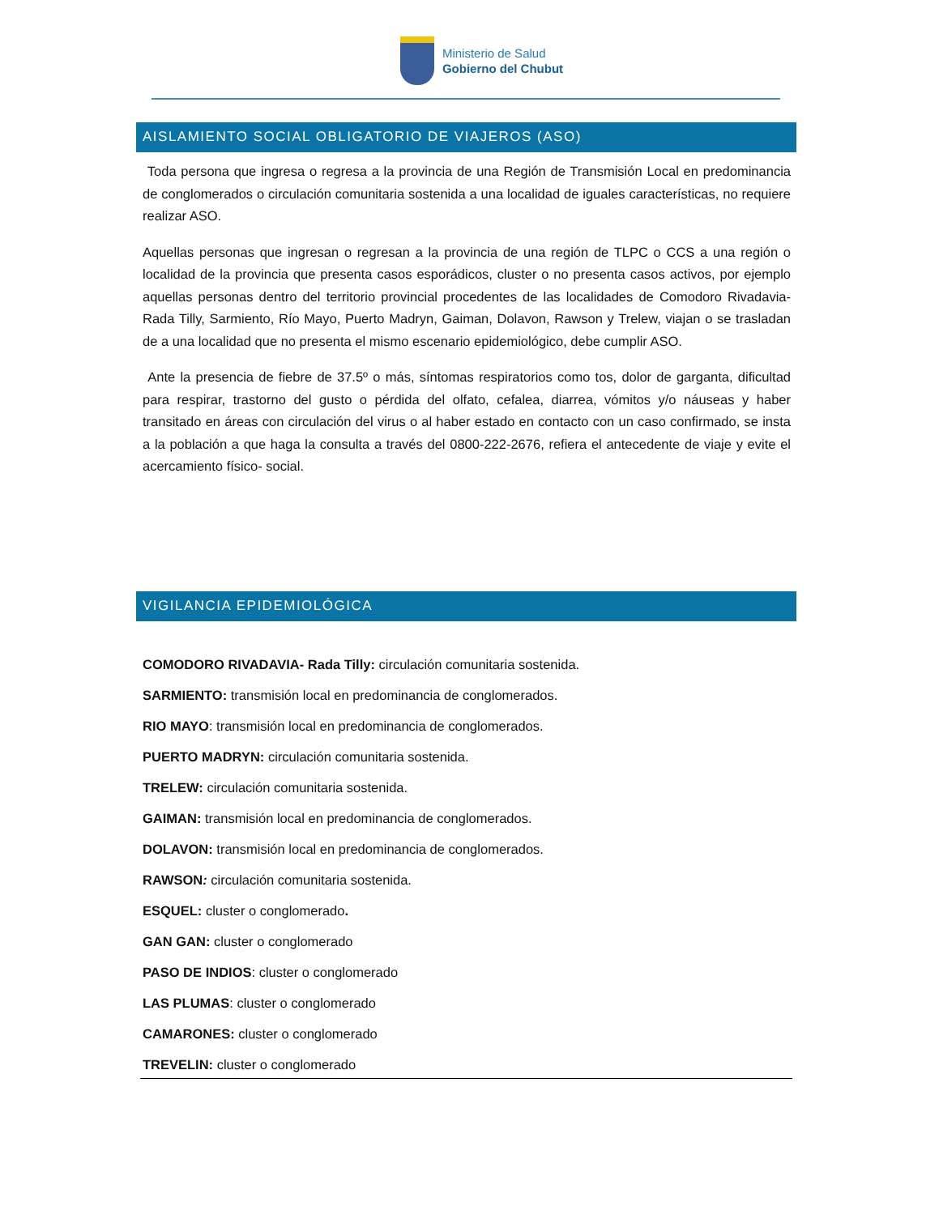Ministerio de Salud
Gobierno del Chubut
AISLAMIENTO SOCIAL OBLIGATORIO DE VIAJEROS (ASO)
Toda persona que ingresa o regresa a la provincia de una Región de Transmisión Local en predominancia de conglomerados o circulación comunitaria sostenida a una localidad de iguales características, no requiere realizar ASO.
Aquellas personas que ingresan o regresan a la provincia de una región de TLPC o CCS a una región o localidad de la provincia que presenta casos esporádicos, cluster o no presenta casos activos, por ejemplo aquellas personas dentro del territorio provincial procedentes de las localidades de Comodoro Rivadavia-Rada Tilly, Sarmiento, Río Mayo, Puerto Madryn, Gaiman, Dolavon, Rawson y Trelew, viajan o se trasladan de a una localidad que no presenta el mismo escenario epidemiológico, debe cumplir ASO.
Ante la presencia de fiebre de 37.5º o más, síntomas respiratorios como tos, dolor de garganta, dificultad para respirar, trastorno del gusto o pérdida del olfato, cefalea, diarrea, vómitos y/o náuseas y haber transitado en áreas con circulación del virus o al haber estado en contacto con un caso confirmado, se insta a la población a que haga la consulta a través del 0800-222-2676, refiera el antecedente de viaje y evite el acercamiento físico- social.
VIGILANCIA EPIDEMIOLÓGICA
COMODORO RIVADAVIA- Rada Tilly: circulación comunitaria sostenida.
SARMIENTO: transmisión local en predominancia de conglomerados.
RIO MAYO: transmisión local en predominancia de conglomerados.
PUERTO MADRYN: circulación comunitaria sostenida.
TRELEW: circulación comunitaria sostenida.
GAIMAN: transmisión local en predominancia de conglomerados.
DOLAVON: transmisión local en predominancia de conglomerados.
RAWSON: circulación comunitaria sostenida.
ESQUEL: cluster o conglomerado.
GAN GAN: cluster o conglomerado
PASO DE INDIOS: cluster o conglomerado
LAS PLUMAS: cluster o conglomerado
CAMARONES: cluster o conglomerado
TREVELIN: cluster o conglomerado